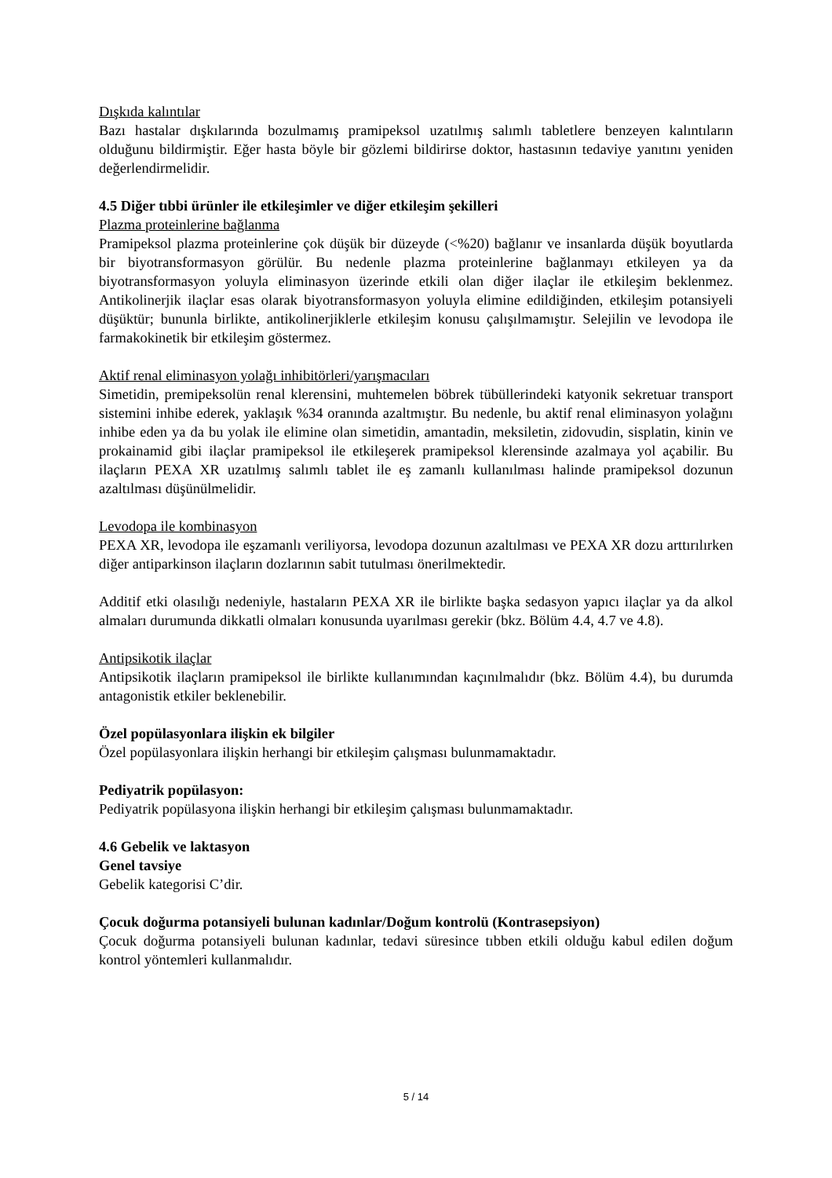Dışkıda kalıntılar
Bazı hastalar dışkılarında bozulmamış pramipeksol uzatılmış salımlı tabletlere benzeyen kalıntıların olduğunu bildirmiştir. Eğer hasta böyle bir gözlemi bildirirse doktor, hastasının tedaviye yanıtını yeniden değerlendirmelidir.
4.5 Diğer tıbbi ürünler ile etkileşimler ve diğer etkileşim şekilleri
Plazma proteinlerine bağlanma
Pramipeksol plazma proteinlerine çok düşük bir düzeyde (<%20) bağlanır ve insanlarda düşük boyutlarda bir biyotransformasyon görülür. Bu nedenle plazma proteinlerine bağlanmayı etkileyen ya da biyotransformasyon yoluyla eliminasyon üzerinde etkili olan diğer ilaçlar ile etkileşim beklenmez. Antikolinerjik ilaçlar esas olarak biyotransformasyon yoluyla elimine edildiğinden, etkileşim potansiyeli düşüktür; bununla birlikte, antikolinerjiklerle etkileşim konusu çalışılmamıştır. Selejilin ve levodopa ile farmakokinetik bir etkileşim göstermez.
Aktif renal eliminasyon yolağı inhibitörleri/yarışmacıları
Simetidin, premipeksolün renal klerensini, muhtemelen böbrek tübüllerindeki katyonik sekretuar transport sistemini inhibe ederek, yaklaşık %34 oranında azaltmıştır. Bu nedenle, bu aktif renal eliminasyon yolağını inhibe eden ya da bu yolak ile elimine olan simetidin, amantadin, meksiletin, zidovudin, sisplatin, kinin ve prokainamid gibi ilaçlar pramipeksol ile etkileşerek pramipeksol klerensinde azalmaya yol açabilir. Bu ilaçların PEXA XR uzatılmış salımlı tablet ile eş zamanlı kullanılması halinde pramipeksol dozunun azaltılması düşünülmelidir.
Levodopa ile kombinasyon
PEXA XR, levodopa ile eşzamanlı veriliyorsa, levodopa dozunun azaltılması ve PEXA XR dozu arttırılırken diğer antiparkinson ilaçların dozlarının sabit tutulması önerilmektedir.
Additif etki olasılığı nedeniyle, hastaların PEXA XR ile birlikte başka sedasyon yapıcı ilaçlar ya da alkol almaları durumunda dikkatli olmaları konusunda uyarılması gerekir (bkz. Bölüm 4.4, 4.7 ve 4.8).
Antipsikotik ilaçlar
Antipsikotik ilaçların pramipeksol ile birlikte kullanımından kaçınılmalıdır (bkz. Bölüm 4.4), bu durumda antagonistik etkiler beklenebilir.
Özel popülasyonlara ilişkin ek bilgiler
Özel popülasyonlara ilişkin herhangi bir etkileşim çalışması bulunmamaktadır.
Pediyatrik popülasyon:
Pediyatrik popülasyona ilişkin herhangi bir etkileşim çalışması bulunmamaktadır.
4.6 Gebelik ve laktasyon
Genel tavsiye
Gebelik kategorisi C’dir.
Çocuk doğurma potansiyeli bulunan kadınlar/Doğum kontrolü (Kontrasepsiyon)
Çocuk doğurma potansiyeli bulunan kadınlar, tedavi süresince tıbben etkili olduğu kabul edilen doğum kontrol yöntemleri kullanmalıdır.
5 / 14